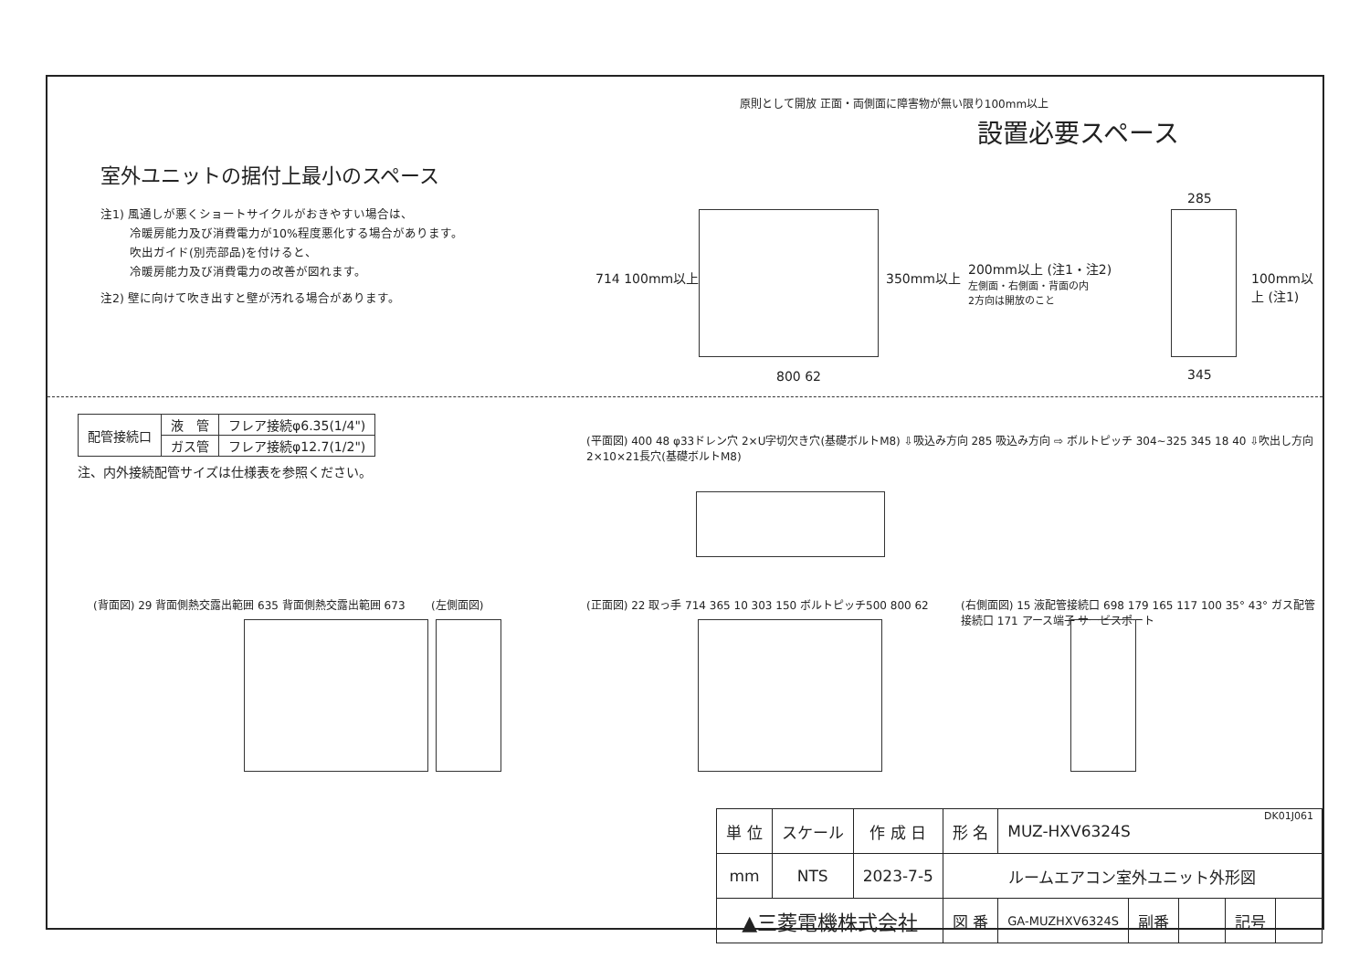室外ユニットの据付上最小のスペース
注1) 風通しが悪くショートサイクルがおきやすい場合は、
冷暖房能力及び消費電力が10%程度悪化する場合があります。
吹出ガイド(別売部品)を付けると、
冷暖房能力及び消費電力の改善が図れます。
注2) 壁に向けて吹き出すと壁が汚れる場合があります。
設置必要スペース
原則として開放 正面・両側面に障害物が無い限り100mm以上
714 100mm以上 350mm以上
200mm以上 (注1・注2)
左側面・右側面・背面の内
2方向は開放のこと
100mm以上 (注1)
800 62
285
345
| 配管接続口 | 液 管 | フレア接続φ6.35(1/4") |
| | ガス管 | フレア接続φ12.7(1/2") |
注、内外接続配管サイズは仕様表を参照ください。
(平面図) 400 48 φ33ドレン穴 2×U字切欠き穴(基礎ボルトM8) ⇩吸込み方向 285 吸込み方向 ⇨ ボルトピッチ 304~325 345 18 40 ⇩吹出し方向 2×10×21長穴(基礎ボルトM8)
(背面図) 29 背面側熱交露出範囲 635 背面側熱交露出範囲 673
(左側面図)
(正面図) 22 取っ手 714 365 10 303 150 ボルトピッチ500 800 62
(右側面図) 15 液配管接続口 698 179 165 117 100 35° 43° ガス配管接続口 171 アース端子 サービスポート
DK01J061
| 単 位 | スケール | 作 成 日 | 形 名 | MUZ-HXV6324S | | | | |
| mm | NTS | 2023-7-5 | ルームエアコン室外ユニット外形図 | | | | | |
| ▲三菱電機株式会社 | | | 図 番 | GA-MUZHXV6324S | 副番 | | 記号 | |